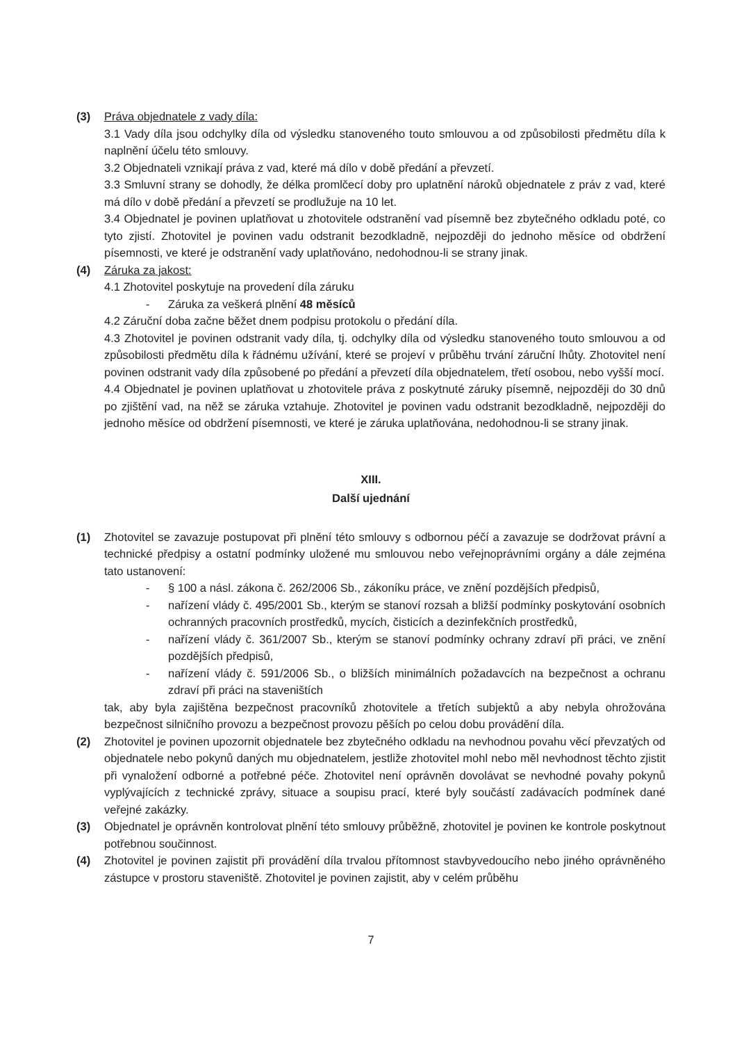(3) Práva objednatele z vady díla:
3.1 Vady díla jsou odchylky díla od výsledku stanoveného touto smlouvou a od způsobilosti předmětu díla k naplnění účelu této smlouvy.
3.2 Objednateli vznikají práva z vad, které má dílo v době předání a převzetí.
3.3 Smluvní strany se dohodly, že délka promlčecí doby pro uplatnění nároků objednatele z práv z vad, které má dílo v době předání a převzetí se prodlužuje na 10 let.
3.4 Objednatel je povinen uplatňovat u zhotovitele odstranění vad písemně bez zbytečného odkladu poté, co tyto zjistí. Zhotovitel je povinen vadu odstranit bezodkladně, nejpozději do jednoho měsíce od obdržení písemnosti, ve které je odstranění vady uplatňováno, nedohodnou-li se strany jinak.
(4) Záruka za jakost:
4.1 Zhotovitel poskytuje na provedení díla záruku
- Záruka za veškerá plnění 48 měsíců
4.2 Záruční doba začne běžet dnem podpisu protokolu o předání díla.
4.3 Zhotovitel je povinen odstranit vady díla, tj. odchylky díla od výsledku stanoveného touto smlouvou a od způsobilosti předmětu díla k řádnému užívání, které se projeví v průběhu trvání záruční lhůty. Zhotovitel není povinen odstranit vady díla způsobené po předání a převzetí díla objednatelem, třetí osobou, nebo vyšší mocí.
4.4 Objednatel je povinen uplatňovat u zhotovitele práva z poskytnuté záruky písemně, nejpozději do 30 dnů po zjištění vad, na něž se záruka vztahuje. Zhotovitel je povinen vadu odstranit bezodkladně, nejpozději do jednoho měsíce od obdržení písemnosti, ve které je záruka uplatňována, nedohodnou-li se strany jinak.
XIII.
Další ujednání
(1) Zhotovitel se zavazuje postupovat při plnění této smlouvy s odbornou péčí a zavazuje se dodržovat právní a technické předpisy a ostatní podmínky uložené mu smlouvou nebo veřejnoprávními orgány a dále zejména tato ustanovení:
- § 100 a násl. zákona č. 262/2006 Sb., zákoníku práce, ve znění pozdějších předpisů,
- nařízení vlády č. 495/2001 Sb., kterým se stanoví rozsah a bližší podmínky poskytování osobních ochranných pracovních prostředků, mycích, čisticích a dezinfekčních prostředků,
- nařízení vlády č. 361/2007 Sb., kterým se stanoví podmínky ochrany zdraví při práci, ve znění pozdějších předpisů,
- nařízení vlády č. 591/2006 Sb., o bližších minimálních požadavcích na bezpečnost a ochranu zdraví při práci na staveništích
tak, aby byla zajištěna bezpečnost pracovníků zhotovitele a třetích subjektů a aby nebyla ohrožována bezpečnost silničního provozu a bezpečnost provozu pěších po celou dobu provádění díla.
(2) Zhotovitel je povinen upozornit objednatele bez zbytečného odkladu na nevhodnou povahu věcí převzatých od objednatele nebo pokynů daných mu objednatelem, jestliže zhotovitel mohl nebo měl nevhodnost těchto zjistit při vynaložení odborné a potřebné péče. Zhotovitel není oprávněn dovolávat se nevhodné povahy pokynů vyplývajících z technické zprávy, situace a soupisu prací, které byly součástí zadávacích podmínek dané veřejné zakázky.
(3) Objednatel je oprávněn kontrolovat plnění této smlouvy průběžně, zhotovitel je povinen ke kontrole poskytnout potřebnou součinnost.
(4) Zhotovitel je povinen zajistit při provádění díla trvalou přítomnost stavbyvedoucího nebo jiného oprávněného zástupce v prostoru staveniště. Zhotovitel je povinen zajistit, aby v celém průběhu
7